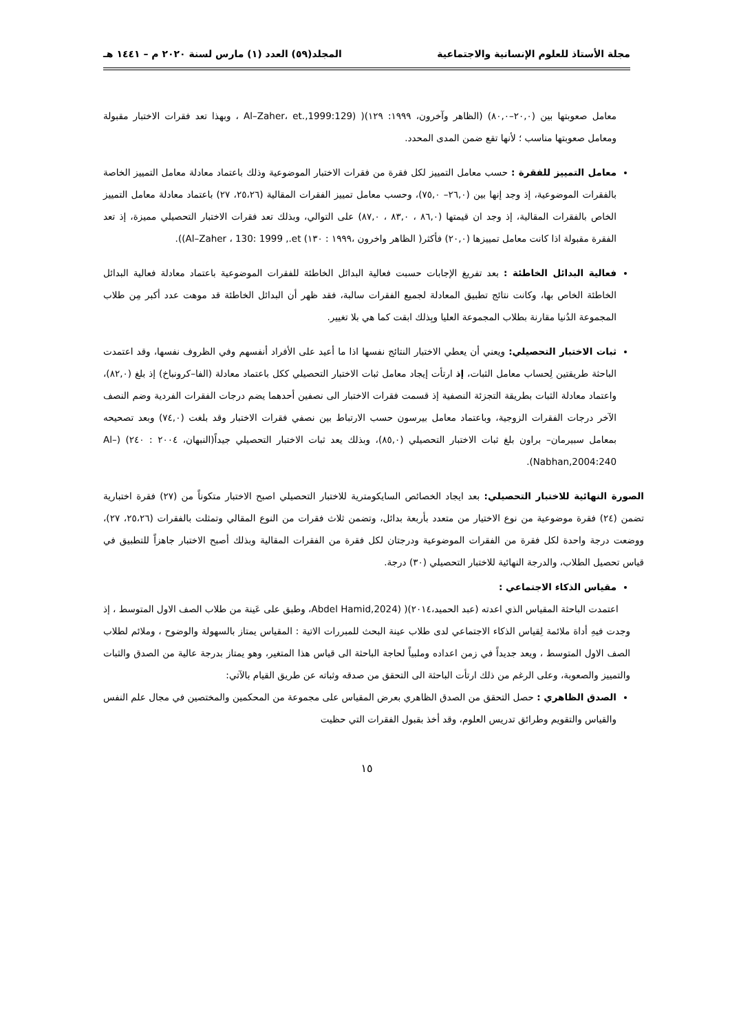مجلة الأستاذ للعلوم الإنسانية والاجتماعية المجلد(٥٩) العدد (١) مارس لسنة ٢٠٢٠ م – ١٤٤١ هـ
معامل صعوبتها بين (٢٠,٠–٨٠,٠) (الظاهر وآخرون، ١٩٩٩: ١٢٩)( (Al–Zaher، et.,1999:129 ، وبهذا تعد فقرات الاختبار مقبولة ومعامل صعوبتها مناسب ؛ لأنها تقع ضمن المدى المحدد.
معامل التمييز للفقرة : حسب معامل التمييز لكل فقرة من فقرات الاختبار الموضوعية وذلك باعتماد معادلة معامل التمييز الخاصة بالفقرات الموضوعية، إذ وجد إنها بين (٢٦,٠– ٧٥,٠)، وحسب معامل تمييز الفقرات المقالية (٢٥،٢٦، ٢٧) باعتماد معادلة معامل التمييز الخاص بالفقرات المقالية، إذ وجد ان قيمتها (٨٦,٠ ، ٨٣,٠ ، ٨٧,٠) على التوالي، وبذلك تعد فقرات الاختبار التحصيلي مميزة، إذ تعد الفقرة مقبولة اذا كانت معامل تمييزها (٢٠,٠) فأكثر( الظاهر واخرون ،١٩٩٩ : ١٣٠) Al–Zaher ، 130: 1999 ,.et)).
فعالية البدائل الخاطئة : بعد تفريغ الإجابات حسبت فعالية البدائل الخاطئة للفقرات الموضوعية باعتماد معادلة فعالية البدائل الخاطئة الخاص بها، وكانت نتائج تطبيق المعادلة لجميع الفقرات سالبة، فقد ظهر أن البدائل الخاطئة قد موهت عدد أكبر مِن طلاب المجموعة الدُنيا مقارنة بطلاب المجموعة العليا وبِذلك ابقت كما هي بلا تغيير.
ثبات الاختبار التحصيلي: ويعني أن يعطي الاختبار النتائج نفسها اذا ما أعيد على الأفراد أنفسهم وفي الظروف نفسها، وقد اعتمدت الباحثة طريقتين لِحساب معامل الثبات، إذ ارتأت إيجاد معامل ثبات الاختبار التحصيلي ككل باعتماد معادلة (الفا–كرونباخ) إذ بلغ (٨٢,٠)، واعتماد معادلة الثبات بطريقة التجزئة النصفية إذ قسمت فقرات الاختبار الى نصفين أحدهما يضم درجات الفقرات الفردية وضم النصف الآخر درجات الفقرات الزوجية، وباعتماد معامل بيرسون حسب الارتباط بين نصفي فقرات الاختبار وقد بلغت (٧٤,٠) وبعد تصحيحه بمعامل سبيرمان– براون بلغ ثبات الاختبار التحصيلي (٨٥,٠)، وبذلك يعد ثبات الاختبار التحصيلي جيداً(النبهان، ٢٠٠٤ : ٢٤٠) (Al– Nabhan,2004:240).
الصورة النهائية للاختبار التحصيلي: بعد ايجاد الخصائص السايكومترية للاختبار التحصيلي اصبح الاختبار متكوناً من (٢٧) فقرة اختبارية تضمن (٢٤) فقرة موضوعية من نوع الاختيار من متعدد بأربعة بدائل، وتضمن ثلاث فقرات من النوع المقالي وتمثلت بالفقرات (٢٥،٢٦، ٢٧)، ووضعت درجة واحدة لكل فقرة من الفقرات الموضوعية ودرجتان لكل فقرة من الفقرات المقالية وبذلك أصبح الاختبار جاهزاً للتطبيق في قياس تحصيل الطلاب، والدرجة النهائية للاختبار التحصيلي (٣٠) درجة.
مقياس الذكاء الاجتماعي :
اعتمدت الباحثة المقياس الذي اعدته (عبد الحميد،٢٠١٤)( (Abdel Hamid,2024، وطبق على عَينة من طلاب الصف الاول المتوسط ، إذ وجدت فيهِ أداة ملائمة لِقياس الذكاء الاجتماعي لدى طلاب عينة البحث للمبررات الاتية : المقياس يمتاز بالسهولة والوضوح ، وملائم لطلاب الصف الاول المتوسط ، ويعد جديداً في زمن اعداده وملبياً لحاجة الباحثة الى قياس هذا المتغير، وهو يمتاز بدرجة عالية من الصدق والثبات والتمييز والصعوبة، وعلى الرغم من ذلك ارتأت الباحثة الى التحقق من صدقه وثباته عن طريق القيام بالآتي:
الصدق الظاهري : حصل التحقق من الصدق الظاهري بعرض المقياس على مجموعة من المحكمين والمختصين في مجال علم النفس والقياس والتقويم وطرائق تدريس العلوم، وقد أخذ بقبول الفقرات التي حظيت
١٥